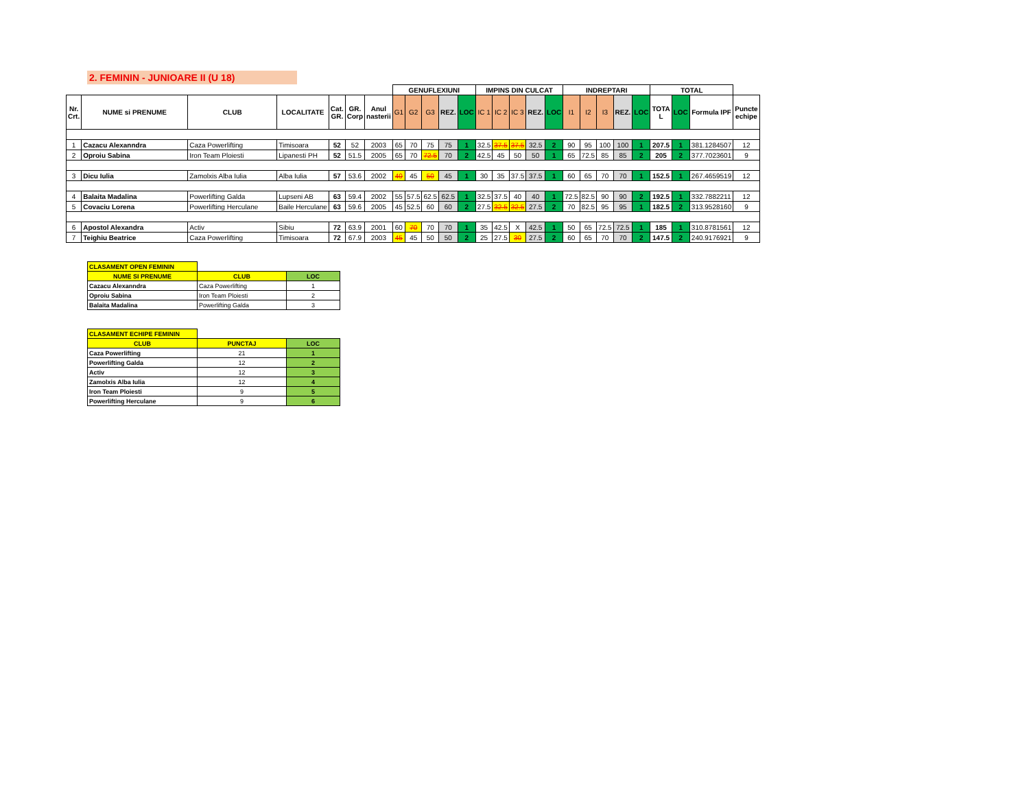2. FEMININ - JUNIOARE II (U 18)
| | | | | | | | GENUFLEXIUNI | | | | | IMPINS DIN CULCAT | | | | | INDREPTARI | | | | | TOTAL | | | |
| --- | --- | --- | --- | --- | --- | --- | --- | --- | --- | --- | --- | --- | --- | --- | --- | --- | --- | --- | --- | --- | --- | --- | --- | --- | --- |
| Nr. Crt. | NUME si PRENUME | CLUB | LOCALITATE | Cat. GR. | GR. Corp | Anul nasterii | G1 | G2 | G3 | REZ. | LOC | IC 1 | IC 2 | IC 3 | REZ. | LOC | I1 | I2 | I3 | REZ. | LOC | TOTA L | LOC | Formula IPF | Puncte echipe |
| 1 | Cazacu Alexanndra | Caza Powerlifting | Timisoara | 52 | 52 | 2003 | 65 | 70 | 75 | 75 | 1 | 32.5 | 37.5 | 37.5 | 32.5 | 2 | 90 | 95 | 100 | 100 | 1 | 207.5 | 1 | 381.1284507 | 12 |
| 2 | Oproiu Sabina | Iron Team Ploiesti | Lipanesti PH | 52 | 51.5 | 2005 | 65 | 70 | 72.5 | 70 | 2 | 42.5 | 45 | 50 | 50 | 1 | 65 | 72.5 | 85 | 85 | 2 | 205 | 2 | 377.7023601 | 9 |
| 3 | Dicu Iulia | Zamolxis Alba Iulia | Alba Iulia | 57 | 53.6 | 2002 | 40 | 45 | 50 | 45 | 1 | 30 | 35 | 37.5 | 37.5 | 1 | 60 | 65 | 70 | 70 | 1 | 152.5 | 1 | 267.4659519 | 12 |
| 4 | Balaita Madalina | Powerlifting Galda | Lupseni AB | 63 | 59.4 | 2002 | 55 | 57.5 | 62.5 | 62.5 | 1 | 32.5 | 37.5 | 40 | 40 | 1 | 72.5 | 82.5 | 90 | 90 | 2 | 192.5 | 1 | 332.7882211 | 12 |
| 5 | Covaciu Lorena | Powerlifting Herculane | Baile Herculane | 63 | 59.6 | 2005 | 45 | 52.5 | 60 | 60 | 2 | 27.5 | 32.5 | 32.5 | 27.5 | 2 | 70 | 82.5 | 95 | 95 | 1 | 182.5 | 2 | 313.9528160 | 9 |
| 6 | Apostol Alexandra | Activ | Sibiu | 72 | 63.9 | 2001 | 60 | 70 | 70 | 70 | 1 | 35 | 42.5 | X | 42.5 | 1 | 50 | 65 | 72.5 | 72.5 | 1 | 185 | 1 | 310.8781561 | 12 |
| 7 | Teighiu Beatrice | Caza Powerlifting | Timisoara | 72 | 67.9 | 2003 | 45 | 45 | 50 | 50 | 2 | 25 | 27.5 | 30 | 27.5 | 2 | 60 | 65 | 70 | 70 | 2 | 147.5 | 2 | 240.9176921 | 9 |
| CLASAMENT OPEN FEMININ | | |
| --- | --- | --- |
| NUME SI PRENUME | CLUB | LOC |
| Cazacu Alexanndra | Caza Powerlifting | 1 |
| Oproiu Sabina | Iron Team Ploiesti | 2 |
| Balaita Madalina | Powerlifting Galda | 3 |
| CLASAMENT ECHIPE FEMININ | | |
| --- | --- | --- |
| CLUB | PUNCTAJ | LOC |
| Caza Powerlifting | 21 | 1 |
| Powerlifting Galda | 12 | 2 |
| Activ | 12 | 3 |
| Zamolxis Alba Iulia | 12 | 4 |
| Iron Team Ploiesti | 9 | 5 |
| Powerlifting Herculane | 9 | 6 |